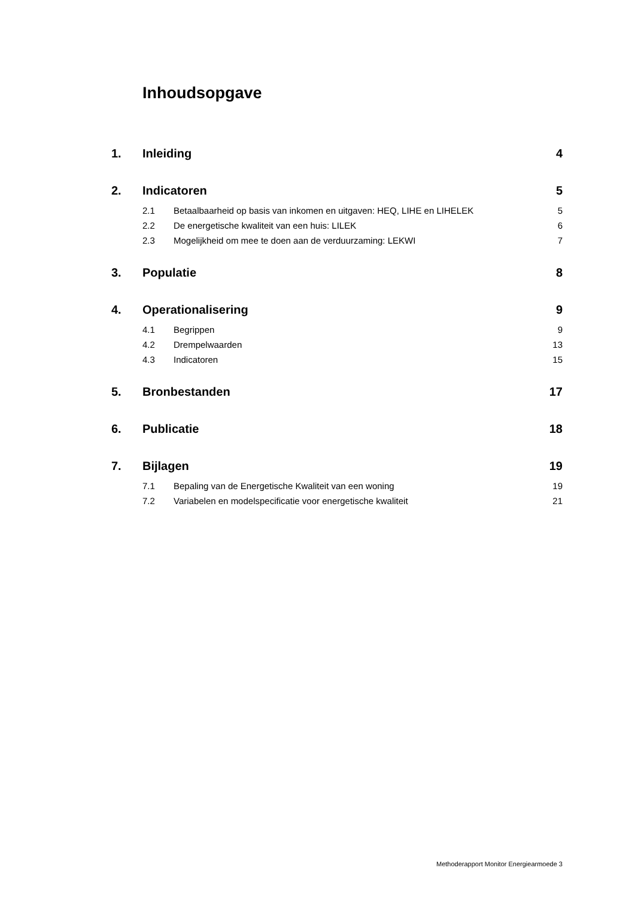Inhoudsopgave
1. Inleiding 4
2. Indicatoren 5
2.1 Betaalbaarheid op basis van inkomen en uitgaven: HEQ, LIHE en LIHELEK 5
2.2 De energetische kwaliteit van een huis: LILEK 6
2.3 Mogelijkheid om mee te doen aan de verduurzaming: LEKWI 7
3. Populatie 8
4. Operationalisering 9
4.1 Begrippen 9
4.2 Drempelwaarden 13
4.3 Indicatoren 15
5. Bronbestanden 17
6. Publicatie 18
7. Bijlagen 19
7.1 Bepaling van de Energetische Kwaliteit van een woning 19
7.2 Variabelen en modelspecificatie voor energetische kwaliteit 21
Methoderapport Monitor Energiearmoede 3